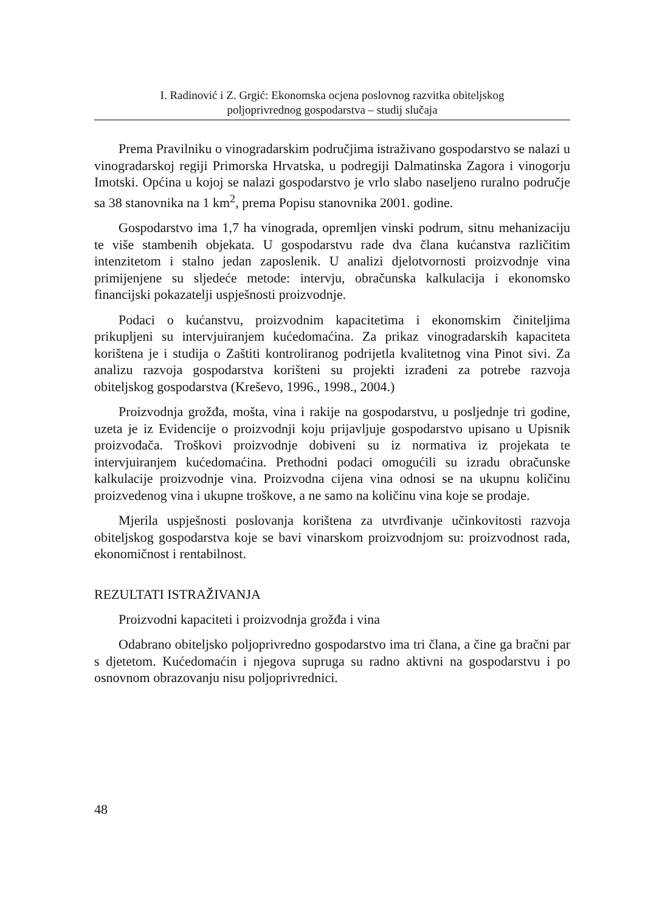I. Radinović i Z. Grgić: Ekonomska ocjena poslovnog razvitka obiteljskog
poljoprivrednog gospodarstva – studij slučaja
Prema Pravilniku o vinogradarskim područjima istraživano gospodarstvo se nalazi u vinogradarskoj regiji Primorska Hrvatska, u podregiji Dalmatinska Zagora i vinogorju Imotski. Općina u kojoj se nalazi gospodarstvo je vrlo slabo naseljeno ruralno područje sa 38 stanovnika na 1 km<sup>2</sup>, prema Popisu stanovnika 2001. godine.
Gospodarstvo ima 1,7 ha vinograda, opremljen vinski podrum, sitnu mehanizaciju te više stambenih objekata. U gospodarstvu rade dva člana kućanstva različitim intenzitetom i stalno jedan zaposlenik. U analizi djelotvornosti proizvodnje vina primijenjene su sljedeće metode: intervju, obračunska kalkulacija i ekonomsko financijski pokazatelji uspješnosti proizvodnje.
Podaci o kućanstvu, proizvodnim kapacitetima i ekonomskim činiteljima prikupljeni su intervjuiranjem kućedomaćina. Za prikaz vinogradarskih kapaciteta korištena je i studija o Zaštiti kontroliranog podrijetla kvalitetnog vina Pinot sivi. Za analizu razvoja gospodarstva korišteni su projekti izrađeni za potrebe razvoja obiteljskog gospodarstva (Kreševo, 1996., 1998., 2004.)
Proizvodnja grožđa, mošta, vina i rakije na gospodarstvu, u posljednje tri godine, uzeta je iz Evidencije o proizvodnji koju prijavljuje gospodarstvo upisano u Upisnik proizvođača. Troškovi proizvodnje dobiveni su iz normativa iz projekata te intervjuiranjem kućedomaćina. Prethodni podaci omogućili su izradu obračunske kalkulacije proizvodnje vina. Proizvodna cijena vina odnosi se na ukupnu količinu proizvedenog vina i ukupne troškove, a ne samo na količinu vina koje se prodaje.
Mjerila uspješnosti poslovanja korištena za utvrđivanje učinkovitosti razvoja obiteljskog gospodarstva koje se bavi vinarskom proizvodnjom su: proizvodnost rada, ekonomičnost i rentabilnost.
REZULTATI ISTRAŽIVANJA
Proizvodni kapaciteti i proizvodnja grožđa i vina
Odabrano obiteljsko poljoprivredno gospodarstvo ima tri člana, a čine ga bračni par s djetetom. Kućedomaćin i njegova supruga su radno aktivni na gospodarstvu i po osnovnom obrazovanju nisu poljoprivrednici.
48